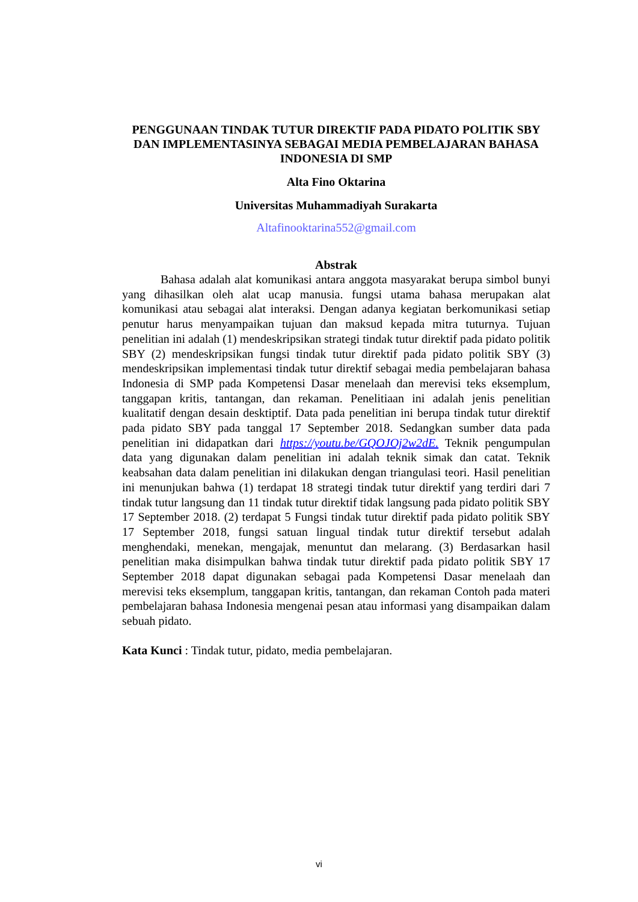PENGGUNAAN TINDAK TUTUR DIREKTIF PADA PIDATO POLITIK SBY DAN IMPLEMENTASINYA SEBAGAI MEDIA PEMBELAJARAN BAHASA INDONESIA DI SMP
Alta Fino Oktarina
Universitas Muhammadiyah Surakarta
Altafinooktarina552@gmail.com
Abstrak
Bahasa adalah alat komunikasi antara anggota masyarakat berupa simbol bunyi yang dihasilkan oleh alat ucap manusia. fungsi utama bahasa merupakan alat komunikasi atau sebagai alat interaksi. Dengan adanya kegiatan berkomunikasi setiap penutur harus menyampaikan tujuan dan maksud kepada mitra tuturnya. Tujuan penelitian ini adalah (1) mendeskripsikan strategi tindak tutur direktif pada pidato politik SBY (2) mendeskripsikan fungsi tindak tutur direktif pada pidato politik SBY (3) mendeskripsikan implementasi tindak tutur direktif sebagai media pembelajaran bahasa Indonesia di SMP pada Kompetensi Dasar menelaah dan merevisi teks eksemplum, tanggapan kritis, tantangan, dan rekaman. Penelitiaan ini adalah jenis penelitian kualitatif dengan desain desktiptif. Data pada penelitian ini berupa tindak tutur direktif pada pidato SBY pada tanggal 17 September 2018. Sedangkan sumber data pada penelitian ini didapatkan dari https://youtu.be/GQOJOj2w2dE. Teknik pengumpulan data yang digunakan dalam penelitian ini adalah teknik simak dan catat. Teknik keabsahan data dalam penelitian ini dilakukan dengan triangulasi teori. Hasil penelitian ini menunjukan bahwa (1) terdapat 18 strategi tindak tutur direktif yang terdiri dari 7 tindak tutur langsung dan 11 tindak tutur direktif tidak langsung pada pidato politik SBY 17 September 2018. (2) terdapat 5 Fungsi tindak tutur direktif pada pidato politik SBY 17 September 2018, fungsi satuan lingual tindak tutur direktif tersebut adalah menghendaki, menekan, mengajak, menuntut dan melarang. (3) Berdasarkan hasil penelitian maka disimpulkan bahwa tindak tutur direktif pada pidato politik SBY 17 September 2018 dapat digunakan sebagai pada Kompetensi Dasar menelaah dan merevisi teks eksemplum, tanggapan kritis, tantangan, dan rekaman Contoh pada materi pembelajaran bahasa Indonesia mengenai pesan atau informasi yang disampaikan dalam sebuah pidato.
Kata Kunci : Tindak tutur, pidato, media pembelajaran.
vi